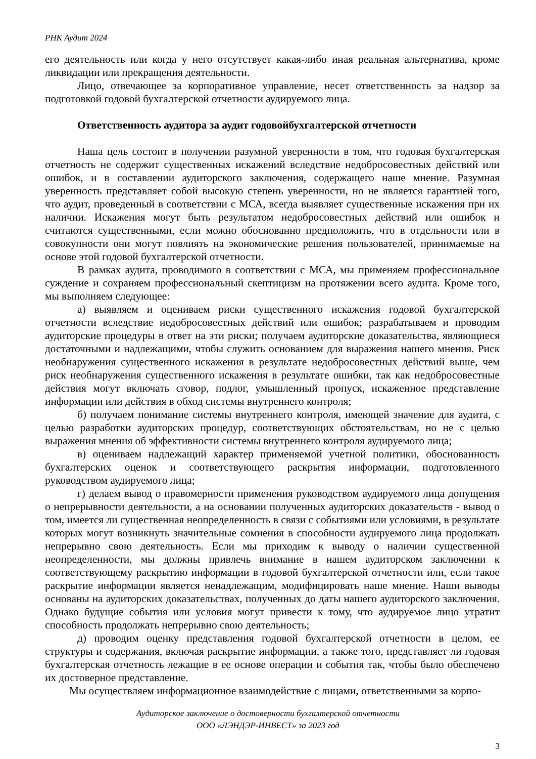РНК Аудит 2024
его деятельность или когда у него отсутствует какая-либо иная реальная альтернатива, кроме ликвидации или прекращения деятельности.
Лицо, отвечающее за корпоративное управление, несет ответственность за надзор за подготовкой годовой бухгалтерской отчетности аудируемого лица.
Ответственность аудитора за аудит годовойбухгалтерской отчетности
Наша цель состоит в получении разумной уверенности в том, что годовая бухгалтерская отчетность не содержит существенных искажений вследствие недобросовестных действий или ошибок, и в составлении аудиторского заключения, содержащего наше мнение. Разумная уверенность представляет собой высокую степень уверенности, но не является гарантией того, что аудит, проведенный в соответствии с МСА, всегда выявляет существенные искажения при их наличии. Искажения могут быть результатом недобросовестных действий или ошибок и считаются существенными, если можно обоснованно предположить, что в отдельности или в совокупности они могут повлиять на экономические решения пользователей, принимаемые на основе этой годовой бухгалтерской отчетности.
В рамках аудита, проводимого в соответствии с МСА, мы применяем профессиональное суждение и сохраняем профессиональный скептицизм на протяжении всего аудита. Кроме того, мы выполняем следующее:
а) выявляем и оцениваем риски существенного искажения годовой бухгалтерской отчетности вследствие недобросовестных действий или ошибок; разрабатываем и проводим аудиторские процедуры в ответ на эти риски; получаем аудиторские доказательства, являющиеся достаточными и надлежащими, чтобы служить основанием для выражения нашего мнения. Риск необнаружения существенного искажения в результате недобросовестных действий выше, чем риск необнаружения существенного искажения в результате ошибки, так как недобросовестные действия могут включать сговор, подлог, умышленный пропуск, искаженное представление информации или действия в обход системы внутреннего контроля;
б) получаем понимание системы внутреннего контроля, имеющей значение для аудита, с целью разработки аудиторских процедур, соответствующих обстоятельствам, но не с целью выражения мнения об эффективности системы внутреннего контроля аудируемого лица;
в) оцениваем надлежащий характер применяемой учетной политики, обоснованность бухгалтерских оценок и соответствующего раскрытия информации, подготовленного руководством аудируемого лица;
г) делаем вывод о правомерности применения руководством аудируемого лица допущения о непрерывности деятельности, а на основании полученных аудиторских доказательств - вывод о том, имеется ли существенная неопределенность в связи с событиями или условиями, в результате которых могут возникнуть значительные сомнения в способности аудируемого лица продолжать непрерывно свою деятельность. Если мы приходим к выводу о наличии существенной неопределенности, мы должны привлечь внимание в нашем аудиторском заключении к соответствующему раскрытию информации в годовой бухгалтерской отчетности или, если такое раскрытие информации является ненадлежащим, модифицировать наше мнение. Наши выводы основаны на аудиторских доказательствах, полученных до даты нашего аудиторского заключения. Однако будущие события или условия могут привести к тому, что аудируемое лицо утратит способность продолжать непрерывно свою деятельность;
д) проводим оценку представления годовой бухгалтерской отчетности в целом, ее структуры и содержания, включая раскрытие информации, а также того, представляет ли годовая бухгалтерская отчетность лежащие в ее основе операции и события так, чтобы было обеспечено их достоверное представление.
Мы осуществляем информационное взаимодействие с лицами, ответственными за корпо-
Аудиторское заключение о достоверности бухгалтерской отчетности
ООО «ЛЭНДЭР-ИНВЕСТ» за 2023 год
3